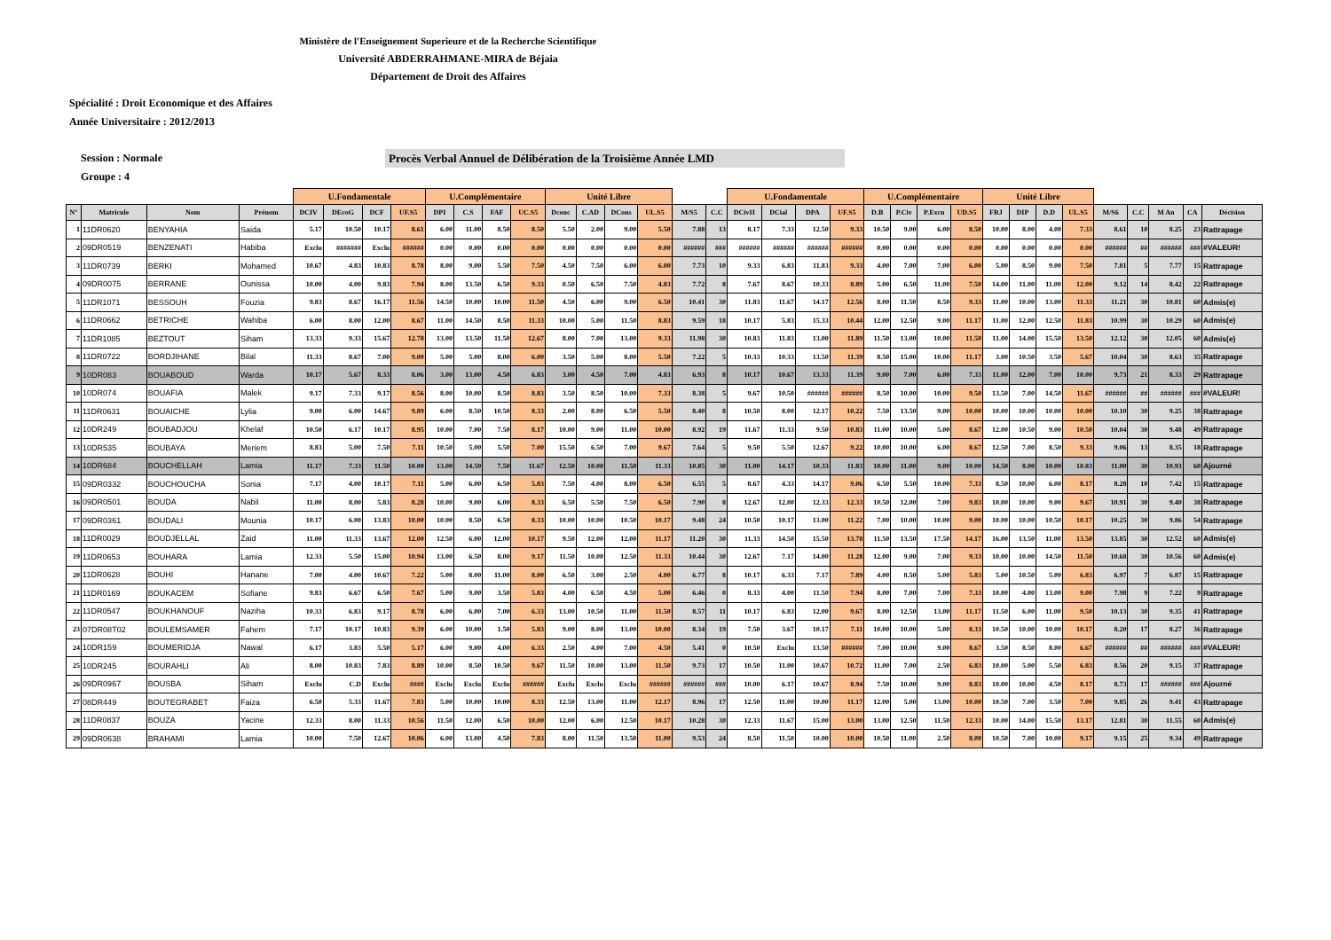Ministère de l'Enseignement Superieure et de la Recherche Scientifique
Université ABDERRAHMANE-MIRA de Béjaia
Département de Droit des Affaires
Spécialité : Droit Economique et des Affaires
Année Universitaire : 2012/2013
Session : Normale
Groupe : 4
Procès Verbal Annuel de Délibération de la Troisième Année LMD
| | | | | U.Fondamentale | | | | U.Complémentaire | | | | Unité Libre | | | | | | U.Fondamentale | | | | U.Complémentaire | | | | Unité Libre | | | | | | | | |
| --- | --- | --- | --- | --- | --- | --- | --- | --- | --- | --- | --- | --- | --- | --- | --- | --- | --- | --- | --- | --- | --- | --- | --- | --- | --- | --- | --- | --- | --- | --- | --- | --- | --- | --- |
| N° | Matricule | Nom | Prénom | DCIV | DEcoG | DCF | UF.S5 | DPI | C.S | FAF | UC.S5 | Dconc | C.AD | DCons | UL.S5 | M/S5 | C.C | DCivII | DCial | DPA | UF.S5 | D.B | P.Civ | P.Excu | UD.S5 | FRJ | DIP | D.D | UL.S5 | M/S6 | C.C | M An | CA | Décision |
| 1 | 11DR0620 | BENYAHIA | Saida | 5.17 | 10.50 | 10.17 | 8.61 | 6.00 | 11.00 | 8.50 | 8.50 | 5.50 | 2.00 | 9.00 | 5.50 | 7.88 | 13 | 8.17 | 7.33 | 12.50 | 9.33 | 10.50 | 9.00 | 6.00 | 8.50 | 10.00 | 8.00 | 4.00 | 7.33 | 8.61 | 10 | 8.25 | 23 | Rattrapage |
| 2 | 09DR0519 | BENZENATI | Habiba | Exclu | ####### | Exclu | ###### | 0.00 | 0.00 | 0.00 | 0.00 | 0.00 | 0.00 | 0.00 | 0.00 | ###### | ### | ###### | ###### | ###### | ###### | 0.00 | 0.00 | 0.00 | 0.00 | 0.00 | 0.00 | 0.00 | 0.00 | ###### | ## | ###### | ### | #VALEUR! |
| 3 | 11DR0739 | BERKI | Mohamed | 10.67 | 4.83 | 10.83 | 8.78 | 8.00 | 9.00 | 5.50 | 7.50 | 4.50 | 7.50 | 6.00 | 6.00 | 7.73 | 10 | 9.33 | 6.83 | 11.83 | 9.33 | 4.00 | 7.00 | 7.00 | 6.00 | 5.00 | 8.50 | 9.00 | 7.50 | 7.81 | 5 | 7.77 | 15 | Rattrapage |
| 4 | 09DR0075 | BERRANE | Ounissa | 10.00 | 4.00 | 9.83 | 7.94 | 8.00 | 13.50 | 6.50 | 9.33 | 0.50 | 6.50 | 7.50 | 4.83 | 7.72 | 8 | 7.67 | 8.67 | 10.33 | 8.89 | 5.00 | 6.50 | 11.00 | 7.50 | 14.00 | 11.00 | 11.00 | 12.00 | 9.12 | 14 | 8.42 | 22 | Rattrapage |
| 5 | 11DR1071 | BESSOUH | Fouzia | 9.83 | 8.67 | 16.17 | 11.56 | 14.50 | 10.00 | 10.00 | 11.50 | 4.50 | 6.00 | 9.00 | 6.50 | 10.41 | 30 | 11.83 | 11.67 | 14.17 | 12.56 | 8.00 | 11.50 | 8.50 | 9.33 | 11.00 | 10.00 | 13.00 | 11.33 | 11.21 | 30 | 10.81 | 60 | Admis(e) |
| 6 | 11DR0662 | BETRICHE | Wahiba | 6.00 | 8.00 | 12.00 | 8.67 | 11.00 | 14.50 | 8.50 | 11.33 | 10.00 | 5.00 | 11.50 | 8.83 | 9.59 | 18 | 10.17 | 5.83 | 15.33 | 10.44 | 12.00 | 12.50 | 9.00 | 11.17 | 11.00 | 12.00 | 12.50 | 11.83 | 10.99 | 30 | 10.29 | 60 | Admis(e) |
| 7 | 11DR1085 | BEZTOUT | Siham | 13.33 | 9.33 | 15.67 | 12.78 | 13.00 | 13.50 | 11.50 | 12.67 | 8.00 | 7.00 | 13.00 | 9.33 | 11.98 | 30 | 10.83 | 11.83 | 13.00 | 11.89 | 11.50 | 13.00 | 10.00 | 11.50 | 11.00 | 14.00 | 15.50 | 13.50 | 12.12 | 30 | 12.05 | 60 | Admis(e) |
| 8 | 11DR0722 | BORDJIHANE | Bilal | 11.33 | 8.67 | 7.00 | 9.00 | 5.00 | 5.00 | 8.00 | 6.00 | 3.50 | 5.00 | 8.00 | 5.50 | 7.22 | 5 | 10.33 | 10.33 | 13.50 | 11.39 | 8.50 | 15.00 | 10.00 | 11.17 | 3.00 | 10.50 | 3.50 | 5.67 | 10.04 | 30 | 8.63 | 35 | Rattrapage |
| 9 | 10DR083 | BOUABOUD | Warda | 10.17 | 5.67 | 8.33 | 8.06 | 3.00 | 13.00 | 4.50 | 6.83 | 3.00 | 4.50 | 7.00 | 4.83 | 6.93 | 8 | 10.17 | 10.67 | 13.33 | 11.39 | 9.00 | 7.00 | 6.00 | 7.33 | 11.00 | 12.00 | 7.00 | 10.00 | 9.73 | 21 | 8.33 | 29 | Rattrapage |
| 10 | 10DR074 | BOUAFIA | Malek | 9.17 | 7.33 | 9.17 | 8.56 | 8.00 | 10.00 | 8.50 | 8.83 | 3.50 | 8.50 | 10.00 | 7.33 | 8.38 | 5 | 9.67 | 10.50 | ###### | ###### | 8.50 | 10.00 | 10.00 | 9.50 | 13.50 | 7.00 | 14.50 | 11.67 | ###### | ## | ###### | ### | #VALEUR! |
| 11 | 11DR0631 | BOUAICHE | Lylia | 9.00 | 6.00 | 14.67 | 9.89 | 6.00 | 8.50 | 10.50 | 8.33 | 2.00 | 8.00 | 6.50 | 5.50 | 8.40 | 8 | 10.50 | 8.00 | 12.17 | 10.22 | 7.50 | 13.50 | 9.00 | 10.00 | 10.00 | 10.00 | 10.00 | 10.00 | 10.10 | 30 | 9.25 | 38 | Rattrapage |
| 12 | 10DR249 | BOUBADJOU | Khelaf | 10.50 | 6.17 | 10.17 | 8.95 | 10.00 | 7.00 | 7.50 | 8.17 | 10.00 | 9.00 | 11.00 | 10.00 | 8.92 | 19 | 11.67 | 11.33 | 9.50 | 10.83 | 11.00 | 10.00 | 5.00 | 8.67 | 12.00 | 10.50 | 9.00 | 10.50 | 10.04 | 30 | 9.48 | 49 | Rattrapage |
| 13 | 10DR535 | BOUBAYA | Meriem | 8.83 | 5.00 | 7.50 | 7.11 | 10.50 | 5.00 | 5.50 | 7.00 | 15.50 | 6.50 | 7.00 | 9.67 | 7.64 | 5 | 9.50 | 5.50 | 12.67 | 9.22 | 10.00 | 10.00 | 6.00 | 8.67 | 12.50 | 7.00 | 8.50 | 9.33 | 9.06 | 13 | 8.35 | 18 | Rattrapage |
| 14 | 10DR684 | BOUCHELLAH | Lamia | 11.17 | 7.33 | 11.50 | 10.00 | 13.00 | 14.50 | 7.50 | 11.67 | 12.50 | 10.00 | 11.50 | 11.33 | 10.85 | 30 | 11.00 | 14.17 | 10.33 | 11.83 | 10.00 | 11.00 | 9.00 | 10.00 | 14.50 | 8.00 | 10.00 | 10.83 | 11.00 | 30 | 10.93 | 60 | Ajourné |
| 15 | 09DR0332 | BOUCHOUCHA | Sonia | 7.17 | 4.00 | 10.17 | 7.11 | 5.00 | 6.00 | 6.50 | 5.83 | 7.50 | 4.00 | 8.00 | 6.50 | 6.55 | 5 | 8.67 | 4.33 | 14.17 | 9.06 | 6.50 | 5.50 | 10.00 | 7.33 | 8.50 | 10.00 | 6.00 | 8.17 | 8.28 | 10 | 7.42 | 15 | Rattrapage |
| 16 | 09DR0501 | BOUDA | Nabil | 11.00 | 8.00 | 5.83 | 8.28 | 10.00 | 9.00 | 6.00 | 8.33 | 6.50 | 5.50 | 7.50 | 6.50 | 7.90 | 8 | 12.67 | 12.00 | 12.33 | 12.33 | 10.50 | 12.00 | 7.00 | 9.83 | 10.00 | 10.00 | 9.00 | 9.67 | 10.91 | 30 | 9.40 | 38 | Rattrapage |
| 17 | 09DR0361 | BOUDALI | Mounia | 10.17 | 6.00 | 13.83 | 10.00 | 10.00 | 8.50 | 6.50 | 8.33 | 10.00 | 10.00 | 10.50 | 10.17 | 9.48 | 24 | 10.50 | 10.17 | 13.00 | 11.22 | 7.00 | 10.00 | 10.00 | 9.00 | 10.00 | 10.00 | 10.50 | 10.17 | 10.25 | 30 | 9.86 | 54 | Rattrapage |
| 18 | 11DR0029 | BOUDJELLAL | Zaid | 11.00 | 11.33 | 13.67 | 12.00 | 12.50 | 6.00 | 12.00 | 10.17 | 9.50 | 12.00 | 12.00 | 11.17 | 11.20 | 30 | 11.33 | 14.50 | 15.50 | 13.78 | 11.50 | 13.50 | 17.50 | 14.17 | 16.00 | 13.50 | 11.00 | 13.50 | 13.85 | 30 | 12.52 | 60 | Admis(e) |
| 19 | 11DR0653 | BOUHARA | Lamia | 12.33 | 5.50 | 15.00 | 10.94 | 13.00 | 6.50 | 8.00 | 9.17 | 11.50 | 10.00 | 12.50 | 11.33 | 10.44 | 30 | 12.67 | 7.17 | 14.00 | 11.28 | 12.00 | 9.00 | 7.00 | 9.33 | 10.00 | 10.00 | 14.50 | 11.50 | 10.68 | 30 | 10.56 | 60 | Admis(e) |
| 20 | 11DR0628 | BOUHI | Hanane | 7.00 | 4.00 | 10.67 | 7.22 | 5.00 | 8.00 | 11.00 | 8.00 | 6.50 | 3.00 | 2.50 | 4.00 | 6.77 | 8 | 10.17 | 6.33 | 7.17 | 7.89 | 4.00 | 8.50 | 5.00 | 5.83 | 5.00 | 10.50 | 5.00 | 6.83 | 6.97 | 7 | 6.87 | 15 | Rattrapage |
| 21 | 11DR0169 | BOUKACEM | Sofiane | 9.83 | 6.67 | 6.50 | 7.67 | 5.00 | 9.00 | 3.50 | 5.83 | 4.00 | 6.50 | 4.50 | 5.00 | 6.46 | 0 | 8.33 | 4.00 | 11.50 | 7.94 | 8.00 | 7.00 | 7.00 | 7.33 | 10.00 | 4.00 | 13.00 | 9.00 | 7.98 | 9 | 7.22 | 9 | Rattrapage |
| 22 | 11DR0547 | BOUKHANOUF | Naziha | 10.33 | 6.83 | 9.17 | 8.78 | 6.00 | 6.00 | 7.00 | 6.33 | 13.00 | 10.50 | 11.00 | 11.50 | 8.57 | 11 | 10.17 | 6.83 | 12.00 | 9.67 | 8.00 | 12.50 | 13.00 | 11.17 | 11.50 | 6.00 | 11.00 | 9.50 | 10.13 | 30 | 9.35 | 41 | Rattrapage |
| 23 | 07DR08T02 | BOULEMSAMER | Fahem | 7.17 | 10.17 | 10.83 | 9.39 | 6.00 | 10.00 | 1.50 | 5.83 | 9.00 | 8.00 | 13.00 | 10.00 | 8.34 | 19 | 7.50 | 3.67 | 10.17 | 7.11 | 10.00 | 10.00 | 5.00 | 8.33 | 10.50 | 10.00 | 10.00 | 10.17 | 8.20 | 17 | 8.27 | 36 | Rattrapage |
| 24 | 10DR159 | BOUMERIDJA | Nawal | 6.17 | 3.83 | 5.50 | 5.17 | 6.00 | 9.00 | 4.00 | 6.33 | 2.50 | 4.00 | 7.00 | 4.50 | 5.41 | 0 | 10.50 | Exclu | 13.50 | ###### | 7.00 | 10.00 | 9.00 | 8.67 | 3.50 | 8.50 | 8.00 | 6.67 | ###### | ## | ###### | ### | #VALEUR! |
| 25 | 10DR245 | BOURAHLI | Ali | 8.00 | 10.83 | 7.83 | 8.89 | 10.00 | 8.50 | 10.50 | 9.67 | 11.50 | 10.00 | 13.00 | 11.50 | 9.73 | 17 | 10.50 | 11.00 | 10.67 | 10.72 | 11.00 | 7.00 | 2.50 | 6.83 | 10.00 | 5.00 | 5.50 | 6.83 | 8.56 | 20 | 9.15 | 37 | Rattrapage |
| 26 | 09DR0967 | BOUSBA | Siham | Exclu | C.D | Exclu | #### | Exclu | Exclu | Exclu | ###### | Exclu | Exclu | Exclu | ###### | ###### | ### | 10.00 | 6.17 | 10.67 | 8.94 | 7.50 | 10.00 | 9.00 | 8.83 | 10.00 | 10.00 | 4.50 | 8.17 | 8.73 | 17 | ###### | ### | Ajourné |
| 27 | 08DR449 | BOUTEGRABET | Faiza | 6.50 | 5.33 | 11.67 | 7.83 | 5.00 | 10.00 | 10.00 | 8.33 | 12.50 | 13.00 | 11.00 | 12.17 | 8.96 | 17 | 12.50 | 11.00 | 10.00 | 11.17 | 12.00 | 5.00 | 13.00 | 10.00 | 10.50 | 7.00 | 3.50 | 7.00 | 9.85 | 26 | 9.41 | 43 | Rattrapage |
| 28 | 11DR0837 | BOUZA | Yacine | 12.33 | 8.00 | 11.33 | 10.56 | 11.50 | 12.00 | 6.50 | 10.00 | 12.00 | 6.00 | 12.50 | 10.17 | 10.28 | 30 | 12.33 | 11.67 | 15.00 | 13.00 | 13.00 | 12.50 | 11.50 | 12.33 | 10.00 | 14.00 | 15.50 | 13.17 | 12.81 | 30 | 11.55 | 60 | Admis(e) |
| 29 | 09DR0638 | BRAHAMI | Lamia | 10.00 | 7.50 | 12.67 | 10.06 | 6.00 | 13.00 | 4.50 | 7.83 | 8.00 | 11.50 | 13.50 | 11.00 | 9.53 | 24 | 8.50 | 11.50 | 10.00 | 10.00 | 10.50 | 11.00 | 2.50 | 8.00 | 10.50 | 7.00 | 10.00 | 9.17 | 9.15 | 25 | 9.34 | 49 | Rattrapage |